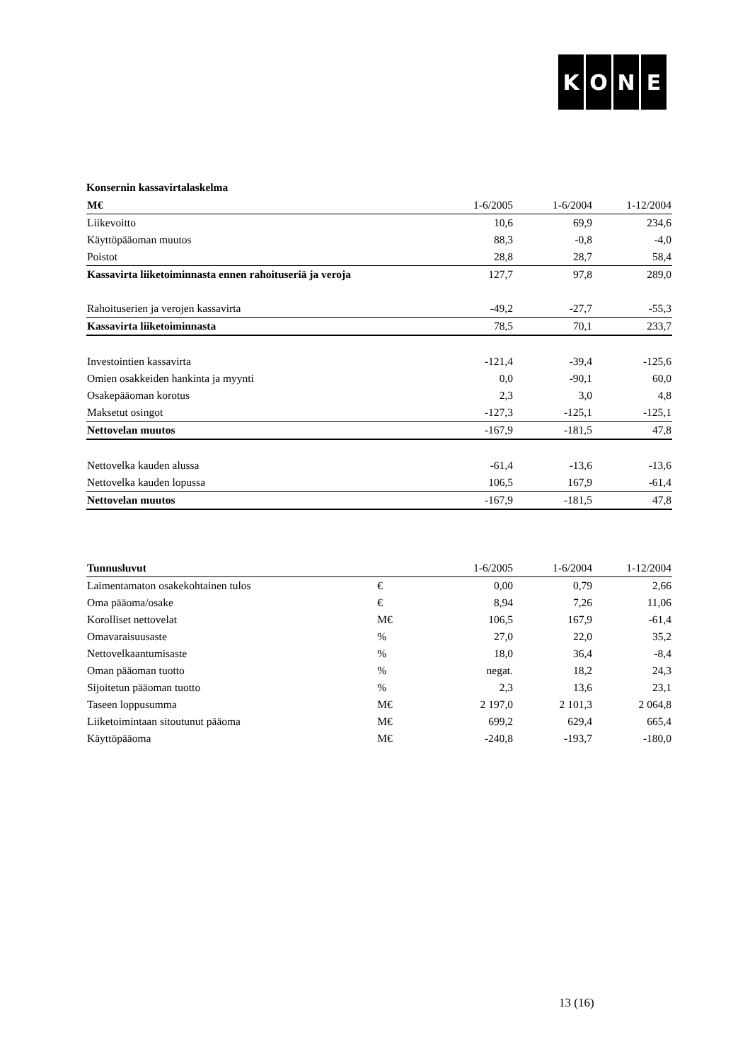KONE
Konsernin kassavirtalaskelma
| M€ | 1-6/2005 | 1-6/2004 | 1-12/2004 |
| Liikevoitto | 10,6 | 69,9 | 234,6 |
| Käyttöpääoman muutos | 88,3 | -0,8 | -4,0 |
| Poistot | 28,8 | 28,7 | 58,4 |
| Kassavirta liiketoiminnasta ennen rahoituseriä ja veroja | 127,7 | 97,8 | 289,0 |
| Rahoituserien ja verojen kassavirta | -49,2 | -27,7 | -55,3 |
| Kassavirta liiketoiminnasta | 78,5 | 70,1 | 233,7 |
| Investointien kassavirta | -121,4 | -39,4 | -125,6 |
| Omien osakkeiden hankinta ja myynti | 0,0 | -90,1 | 60,0 |
| Osakepääoman korotus | 2,3 | 3,0 | 4,8 |
| Maksetut osingot | -127,3 | -125,1 | -125,1 |
| Nettovelan muutos | -167,9 | -181,5 | 47,8 |
| Nettovelka kauden alussa | -61,4 | -13,6 | -13,6 |
| Nettovelka kauden lopussa | 106,5 | 167,9 | -61,4 |
| Nettovelan muutos | -167,9 | -181,5 | 47,8 |
| Tunnusluvut | | 1-6/2005 | 1-6/2004 | 1-12/2004 |
| Laimentamaton osakekohtainen tulos | € | 0,00 | 0,79 | 2,66 |
| Oma pääoma/osake | € | 8,94 | 7,26 | 11,06 |
| Korolliset nettovelat | M€ | 106,5 | 167,9 | -61,4 |
| Omavaraisuusaste | % | 27,0 | 22,0 | 35,2 |
| Nettovelkaantumisaste | % | 18,0 | 36,4 | -8,4 |
| Oman pääoman tuotto | % | negat. | 18,2 | 24,3 |
| Sijoitetun pääoman tuotto | % | 2,3 | 13,6 | 23,1 |
| Taseen loppusumma | M€ | 2 197,0 | 2 101,3 | 2 064,8 |
| Liiketoimintaan sitoutunut pääoma | M€ | 699,2 | 629,4 | 665,4 |
| Käyttöpääoma | M€ | -240,8 | -193,7 | -180,0 |
13 (16)